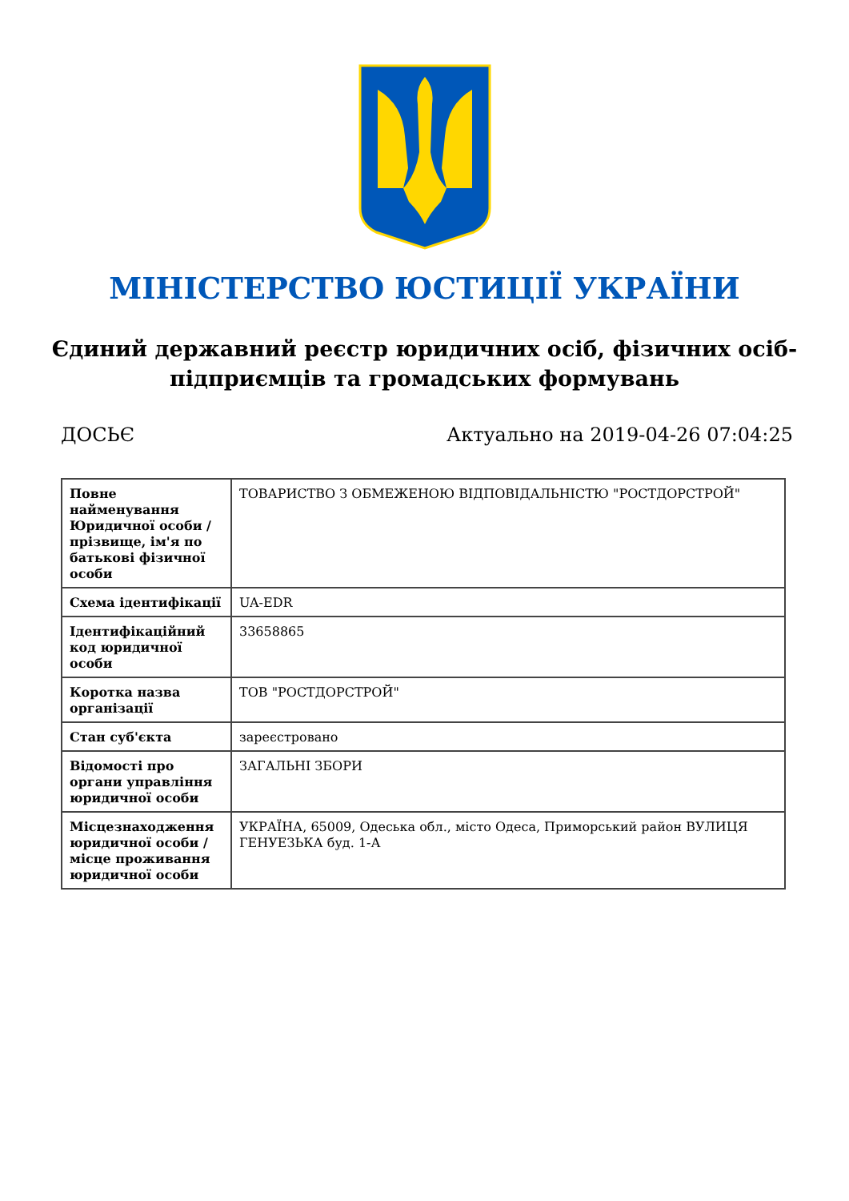МІНІСТЕРСТВО ЮСТИЦІЇ УКРАЇНИ
Єдиний державний реєстр юридичних осіб, фізичних осіб-підприємців та громадських формувань
ДОСЬЄ Актуально на 2019-04-26 07:04:25
| Повне найменування Юридичної особи / прізвище, ім'я по батькові фізичної особи | ТОВАРИСТВО З ОБМЕЖЕНОЮ ВІДПОВІДАЛЬНІСТЮ "РОСТДОРСТРОЙ" |
| Схема ідентифікації | UA-EDR |
| Ідентифікаційний код юридичної особи | 33658865 |
| Коротка назва організації | ТОВ "РОСТДОРСТРОЙ" |
| Стан суб'єкта | зареєстровано |
| Відомості про органи управління юридичної особи | ЗАГАЛЬНІ ЗБОРИ |
| Місцезнаходження юридичної особи / місце проживання юридичної особи | УКРАЇНА, 65009, Одеська обл., місто Одеса, Приморський район ВУЛИЦЯ ГЕНУЕЗЬКА буд. 1-А |